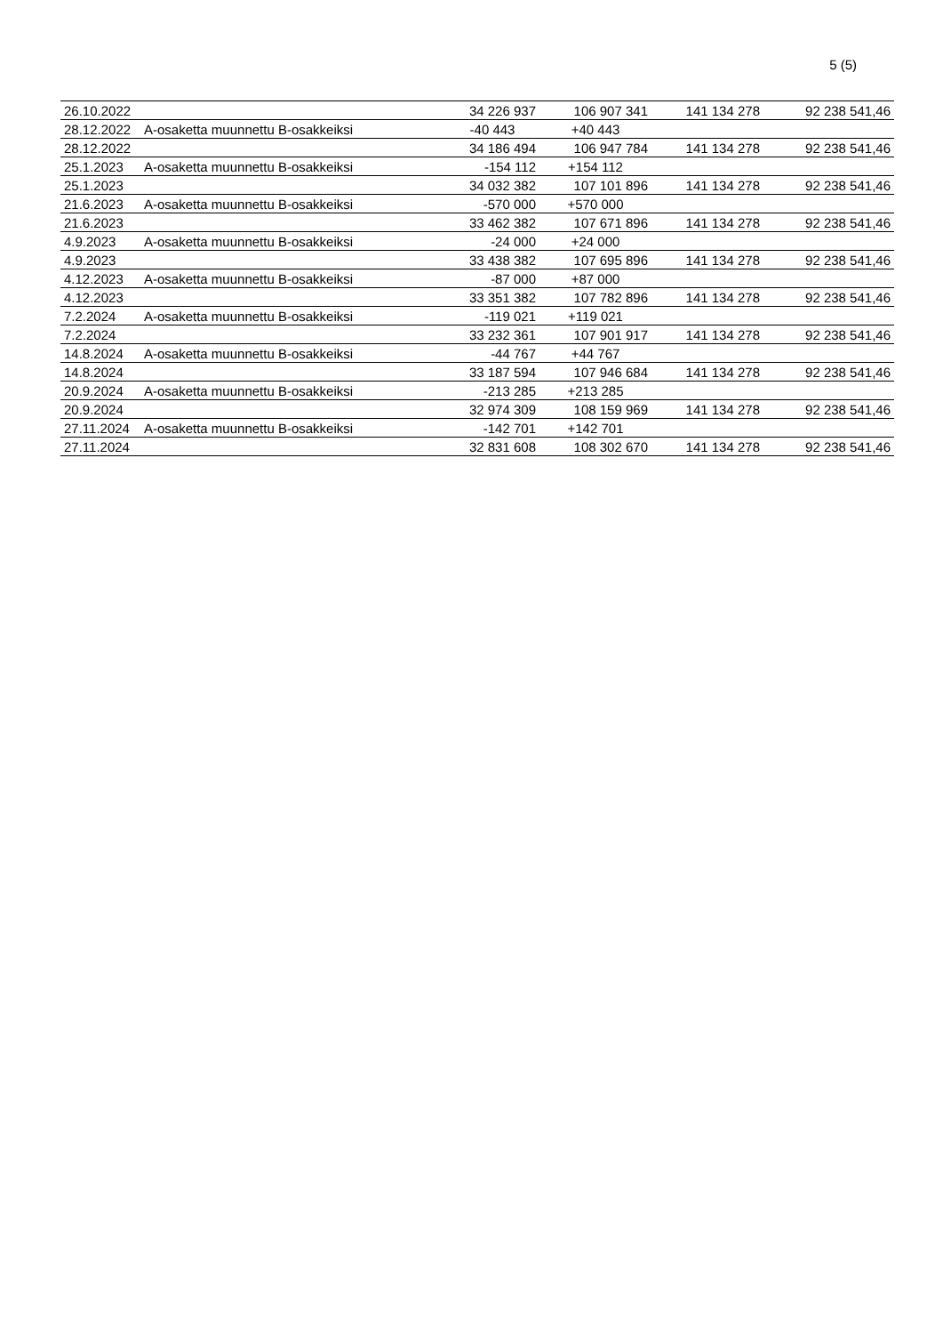5 (5)
| 26.10.2022 | | 34 226 937 | 106 907 341 | 141 134 278 | 92 238 541,46 |
| 28.12.2022 | A-osaketta muunnettu B-osakkeiksi | -40 443 | +40 443 | | |
| 28.12.2022 | | 34 186 494 | 106 947 784 | 141 134 278 | 92 238 541,46 |
| 25.1.2023 | A-osaketta muunnettu B-osakkeiksi | -154 112 | +154 112 | | |
| 25.1.2023 | | 34 032 382 | 107 101 896 | 141 134 278 | 92 238 541,46 |
| 21.6.2023 | A-osaketta muunnettu B-osakkeiksi | -570 000 | +570 000 | | |
| 21.6.2023 | | 33 462 382 | 107 671 896 | 141 134 278 | 92 238 541,46 |
| 4.9.2023 | A-osaketta muunnettu B-osakkeiksi | -24 000 | +24 000 | | |
| 4.9.2023 | | 33 438 382 | 107 695 896 | 141 134 278 | 92 238 541,46 |
| 4.12.2023 | A-osaketta muunnettu B-osakkeiksi | -87 000 | +87 000 | | |
| 4.12.2023 | | 33 351 382 | 107 782 896 | 141 134 278 | 92 238 541,46 |
| 7.2.2024 | A-osaketta muunnettu B-osakkeiksi | -119 021 | +119 021 | | |
| 7.2.2024 | | 33 232 361 | 107 901 917 | 141 134 278 | 92 238 541,46 |
| 14.8.2024 | A-osaketta muunnettu B-osakkeiksi | -44 767 | +44 767 | | |
| 14.8.2024 | | 33 187 594 | 107 946 684 | 141 134 278 | 92 238 541,46 |
| 20.9.2024 | A-osaketta muunnettu B-osakkeiksi | -213 285 | +213 285 | | |
| 20.9.2024 | | 32 974 309 | 108 159 969 | 141 134 278 | 92 238 541,46 |
| 27.11.2024 | A-osaketta muunnettu B-osakkeiksi | -142 701 | +142 701 | | |
| 27.11.2024 | | 32 831 608 | 108 302 670 | 141 134 278 | 92 238 541,46 |